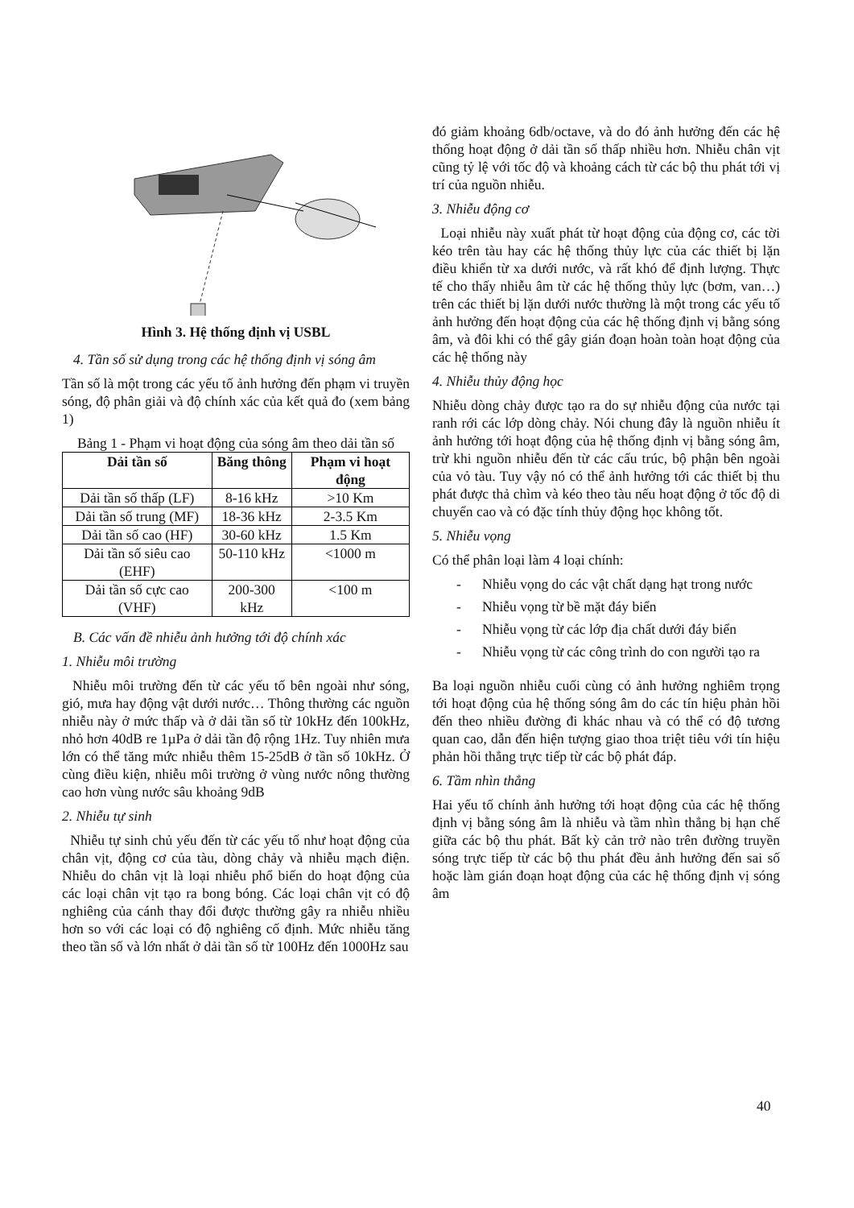Hình 3. Hệ thống định vị USBL
4. Tần số sử dụng trong các hệ thống định vị sóng âm
Tần số là một trong các yếu tố ảnh hưởng đến phạm vi truyền sóng, độ phân giải và độ chính xác của kết quả đo (xem bảng 1)
Bảng 1 - Phạm vi hoạt động của sóng âm theo dải tần số
| Dải tần số | Băng thông | Phạm vi hoạt động |
| --- | --- | --- |
| Dải tần số thấp (LF) | 8-16 kHz | >10 Km |
| Dải tần số trung (MF) | 18-36 kHz | 2-3.5 Km |
| Dải tần số cao (HF) | 30-60 kHz | 1.5 Km |
| Dải tần số siêu cao (EHF) | 50-110 kHz | <1000 m |
| Dải tần số cực cao (VHF) | 200-300 kHz | <100 m |
B. Các vấn đề nhiễu ảnh hưởng tới độ chính xác
1. Nhiễu môi trường
Nhiễu môi trường đến từ các yếu tố bên ngoài như sóng, gió, mưa hay động vật dưới nước… Thông thường các nguồn nhiễu này ở mức thấp và ở dải tần số từ 10kHz đến 100kHz, nhỏ hơn 40dB re 1µPa ở dải tần độ rộng 1Hz. Tuy nhiên mưa lớn có thể tăng mức nhiễu thêm 15-25dB ở tần số 10kHz. Ở cùng điều kiện, nhiễu môi trường ở vùng nước nông thường cao hơn vùng nước sâu khoảng 9dB
2. Nhiễu tự sinh
Nhiễu tự sinh chủ yếu đến từ các yếu tố như hoạt động của chân vịt, động cơ của tàu, dòng chảy và nhiễu mạch điện. Nhiễu do chân vịt là loại nhiễu phổ biến do hoạt động của các loại chân vịt tạo ra bong bóng. Các loại chân vịt có độ nghiêng của cánh thay đổi được thường gây ra nhiễu nhiều hơn so với các loại có độ nghiêng cố định. Mức nhiễu tăng theo tần số và lớn nhất ở dải tần số từ 100Hz đến 1000Hz sau
đó giảm khoảng 6db/octave, và do đó ảnh hưởng đến các hệ thống hoạt động ở dải tần số thấp nhiều hơn. Nhiễu chân vịt cũng tỷ lệ với tốc độ và khoảng cách từ các bộ thu phát tới vị trí của nguồn nhiễu.
3. Nhiễu động cơ
Loại nhiễu này xuất phát từ hoạt động của động cơ, các tời kéo trên tàu hay các hệ thống thủy lực của các thiết bị lặn điều khiển từ xa dưới nước, và rất khó để định lượng. Thực tế cho thấy nhiễu âm từ các hệ thống thủy lực (bơm, van…) trên các thiết bị lặn dưới nước thường là một trong các yếu tố ảnh hưởng đến hoạt động của các hệ thống định vị bằng sóng âm, và đôi khi có thể gây gián đoạn hoàn toàn hoạt động của các hệ thống này
4. Nhiễu thủy động học
Nhiễu dòng chảy được tạo ra do sự nhiễu động của nước tại ranh rới các lớp dòng chảy. Nói chung đây là nguồn nhiễu ít ảnh hưởng tới hoạt động của hệ thống định vị bằng sóng âm, trừ khi nguồn nhiễu đến từ các cấu trúc, bộ phận bên ngoài của vỏ tàu. Tuy vậy nó có thể ảnh hưởng tới các thiết bị thu phát được thả chìm và kéo theo tàu nếu hoạt động ở tốc độ di chuyển cao và có đặc tính thủy động học không tốt.
5. Nhiễu vọng
Có thể phân loại làm 4 loại chính:
- Nhiễu vọng do các vật chất dạng hạt trong nước
- Nhiễu vọng từ bề mặt đáy biển
- Nhiễu vọng từ các lớp địa chất dưới đáy biển
- Nhiễu vọng từ các công trình do con người tạo ra
Ba loại nguồn nhiễu cuối cùng có ảnh hưởng nghiêm trọng tới hoạt động của hệ thống sóng âm do các tín hiệu phản hồi đến theo nhiều đường đi khác nhau và có thể có độ tương quan cao, dẫn đến hiện tượng giao thoa triệt tiêu với tín hiệu phản hồi thẳng trực tiếp từ các bộ phát đáp.
6. Tầm nhìn thẳng
Hai yếu tố chính ảnh hưởng tới hoạt động của các hệ thống định vị bằng sóng âm là nhiễu và tầm nhìn thẳng bị hạn chế giữa các bộ thu phát. Bất kỳ cản trở nào trên đường truyền sóng trực tiếp từ các bộ thu phát đều ảnh hưởng đến sai số hoặc làm gián đoạn hoạt động của các hệ thống định vị sóng âm
40